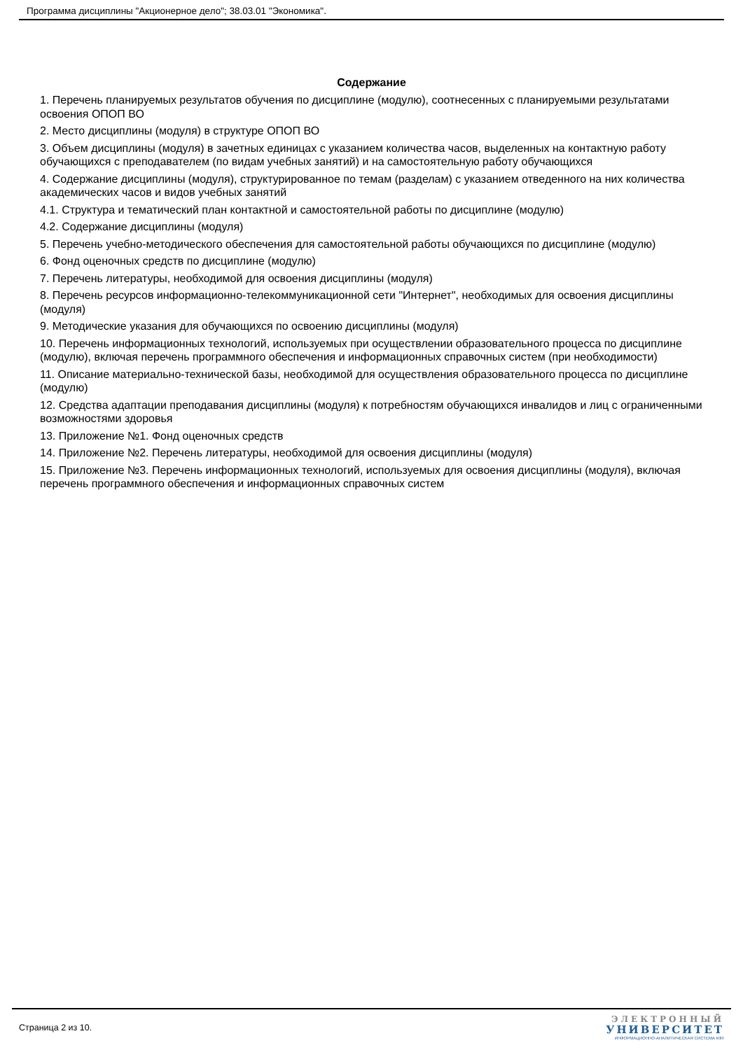Программа дисциплины "Акционерное дело"; 38.03.01 "Экономика".
Содержание
1. Перечень планируемых результатов обучения по дисциплине (модулю), соотнесенных с планируемыми результатами освоения ОПОП ВО
2. Место дисциплины (модуля) в структуре ОПОП ВО
3. Объем дисциплины (модуля) в зачетных единицах с указанием количества часов, выделенных на контактную работу обучающихся с преподавателем (по видам учебных занятий) и на самостоятельную работу обучающихся
4. Содержание дисциплины (модуля), структурированное по темам (разделам) с указанием отведенного на них количества академических часов и видов учебных занятий
4.1. Структура и тематический план контактной и самостоятельной работы по дисциплине (модулю)
4.2. Содержание дисциплины (модуля)
5. Перечень учебно-методического обеспечения для самостоятельной работы обучающихся по дисциплине (модулю)
6. Фонд оценочных средств по дисциплине (модулю)
7. Перечень литературы, необходимой для освоения дисциплины (модуля)
8. Перечень ресурсов информационно-телекоммуникационной сети "Интернет", необходимых для освоения дисциплины (модуля)
9. Методические указания для обучающихся по освоению дисциплины (модуля)
10. Перечень информационных технологий, используемых при осуществлении образовательного процесса по дисциплине (модулю), включая перечень программного обеспечения и информационных справочных систем (при необходимости)
11. Описание материально-технической базы, необходимой для осуществления образовательного процесса по дисциплине (модулю)
12. Средства адаптации преподавания дисциплины (модуля) к потребностям обучающихся инвалидов и лиц с ограниченными возможностями здоровья
13. Приложение №1. Фонд оценочных средств
14. Приложение №2. Перечень литературы, необходимой для освоения дисциплины (модуля)
15. Приложение №3. Перечень информационных технологий, используемых для освоения дисциплины (модуля), включая перечень программного обеспечения и информационных справочных систем
Страница 2 из 10.
ЭЛЕКТРОННЫЙ
УНИВЕРСИТЕТ
ИНФОРМАЦИОННО-АНАЛИТИЧЕСКАЯ СИСТЕМА КФУ